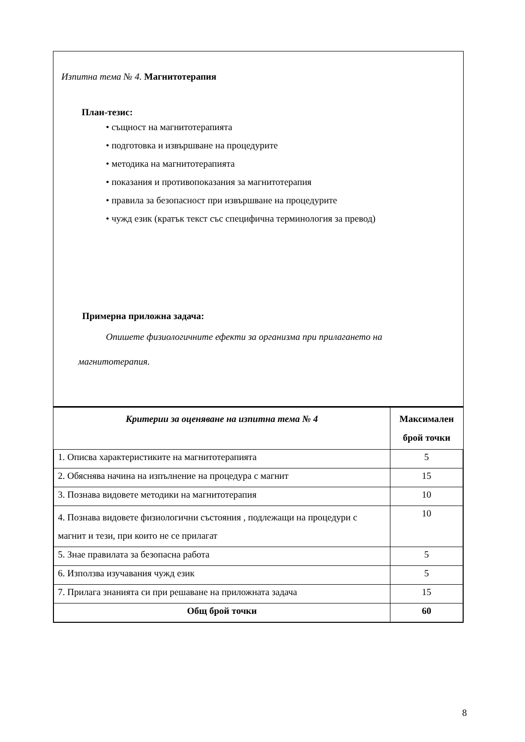Изпитна тема № 4. Магнитотерапия
План-тезис:
• същност на магнитотерапията
• подготовка и извършване на процедурите
• методика на магнитотерапията
• показания и противопоказания за магнитотерапия
• правила за безопасност при извършване на процедурите
• чужд език (кратък текст със специфична терминология за превод)
Примерна приложна задача:
Опишете физиологичните ефекти за организма при прилагането на
магнитотерапия.
| Критерии за оценяване на изпитна тема № 4 | Максимален брой точки |
| --- | --- |
| 1. Описва характеристиките на магнитотерапията | 5 |
| 2. Обяснява начина на изпълнение на процедура с магнит | 15 |
| 3. Познава видовете методики на магнитотерапия | 10 |
| 4. Познава видовете физиологични състояния , подлежащи на процедури с магнит и тези, при които не се прилагат | 10 |
| 5. Знае правилата за безопасна работа | 5 |
| 6. Използва изучавания чужд език | 5 |
| 7. Прилага знанията си при решаване на приложната задача | 15 |
| Общ брой точки | 60 |
8